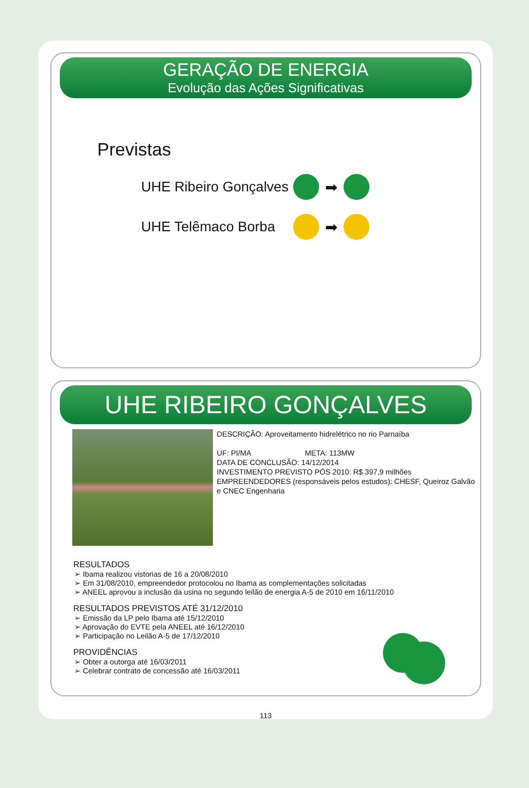GERAÇÃO DE ENERGIA
Evolução das Ações Significativas
Previstas
UHE Ribeiro Gonçalves ➡
UHE Telêmaco Borba ➡
UHE RIBEIRO GONÇALVES
DESCRIÇÃO: Aproveitamento hidrelétrico no rio Parnaíba
UF: PI/MA META: 113MW
DATA DE CONCLUSÃO: 14/12/2014
INVESTIMENTO PREVISTO PÓS 2010: R$ 397,9 milhões
EMPREENDEDORES (responsáveis pelos estudos): CHESF, Queiroz Galvão e CNEC Engenharia
RESULTADOS
➢ Ibama realizou vistorias de 16 a 20/08/2010
➢ Em 31/08/2010, empreendedor protocolou no Ibama as complementações solicitadas
➢ ANEEL aprovou a inclusão da usina no segundo leilão de energia A-5 de 2010 em 16/11/2010
RESULTADOS PREVISTOS ATÉ 31/12/2010
➢ Emissão da LP pelo Ibama até 15/12/2010
➢ Aprovação do EVTE pela ANEEL até 16/12/2010
➢ Participação no Leilão A-5 de 17/12/2010
PROVIDÊNCIAS
➢ Obter a outorga até 16/03/2011
➢ Celebrar contrato de concessão até 16/03/2011
113